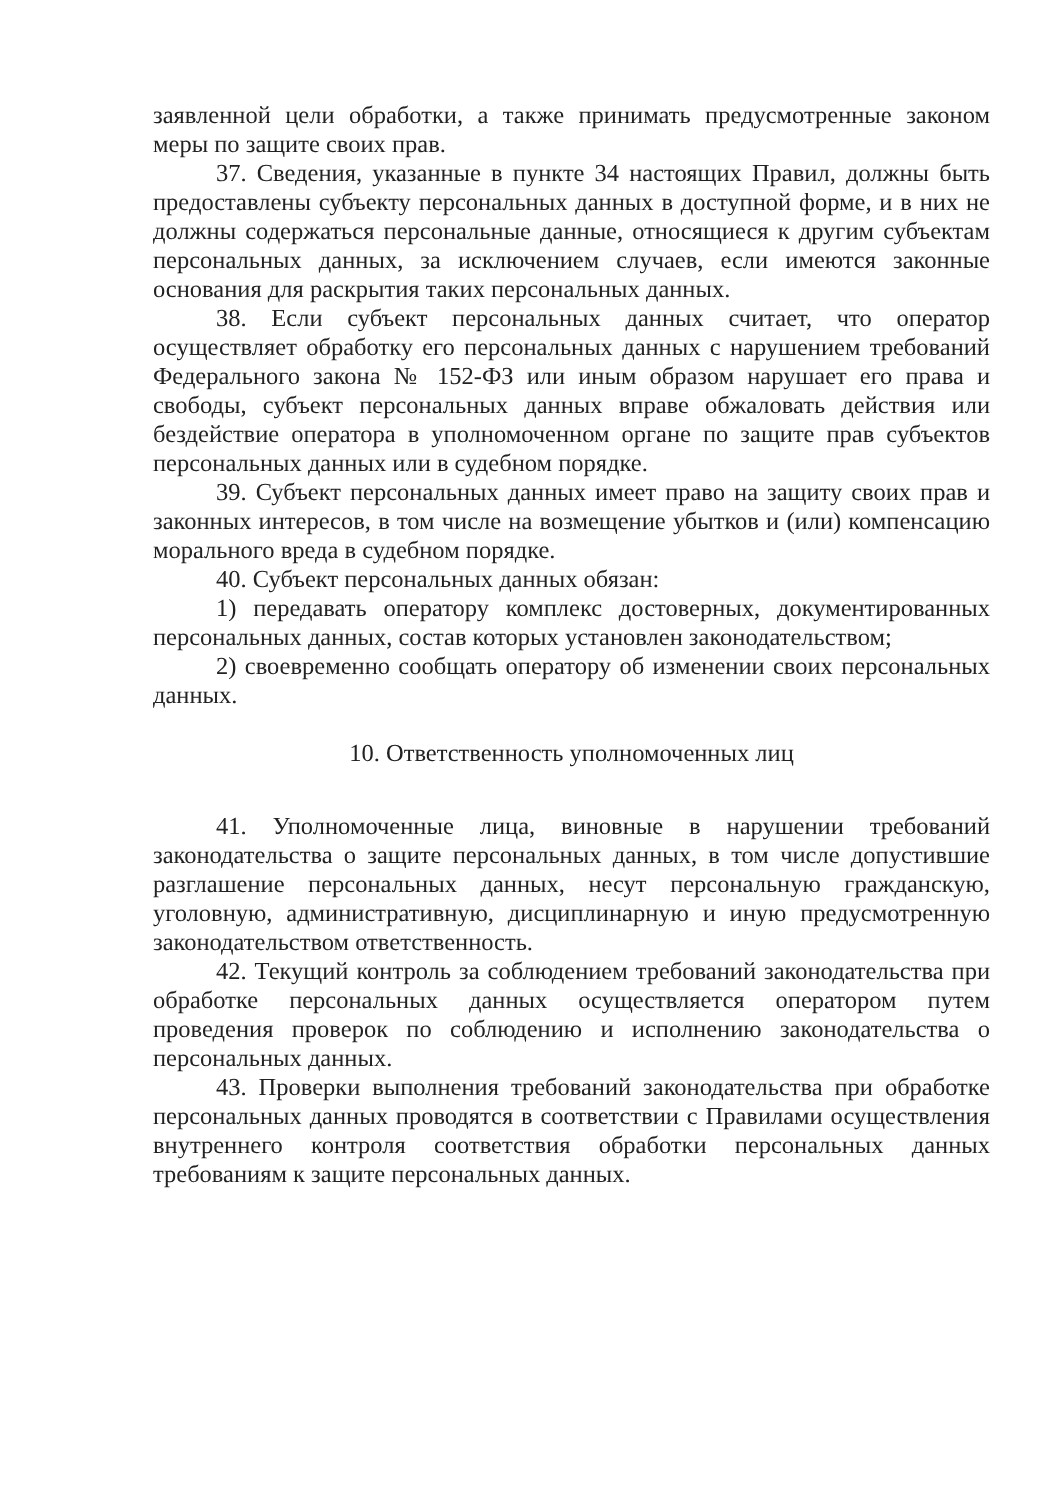заявленной цели обработки, а также принимать предусмотренные законом меры по защите своих прав.
37. Сведения, указанные в пункте 34 настоящих Правил, должны быть предоставлены субъекту персональных данных в доступной форме, и в них не должны содержаться персональные данные, относящиеся к другим субъектам персональных данных, за исключением случаев, если имеются законные основания для раскрытия таких персональных данных.
38. Если субъект персональных данных считает, что оператор осуществляет обработку его персональных данных с нарушением требований Федерального закона № 152-ФЗ или иным образом нарушает его права и свободы, субъект персональных данных вправе обжаловать действия или бездействие оператора в уполномоченном органе по защите прав субъектов персональных данных или в судебном порядке.
39. Субъект персональных данных имеет право на защиту своих прав и законных интересов, в том числе на возмещение убытков и (или) компенсацию морального вреда в судебном порядке.
40. Субъект персональных данных обязан:
1) передавать оператору комплекс достоверных, документированных персональных данных, состав которых установлен законодательством;
2) своевременно сообщать оператору об изменении своих персональных данных.
10. Ответственность уполномоченных лиц
41. Уполномоченные лица, виновные в нарушении требований законодательства о защите персональных данных, в том числе допустившие разглашение персональных данных, несут персональную гражданскую, уголовную, административную, дисциплинарную и иную предусмотренную законодательством ответственность.
42. Текущий контроль за соблюдением требований законодательства при обработке персональных данных осуществляется оператором путем проведения проверок по соблюдению и исполнению законодательства о персональных данных.
43. Проверки выполнения требований законодательства при обработке персональных данных проводятся в соответствии с Правилами осуществления внутреннего контроля соответствия обработки персональных данных требованиям к защите персональных данных.